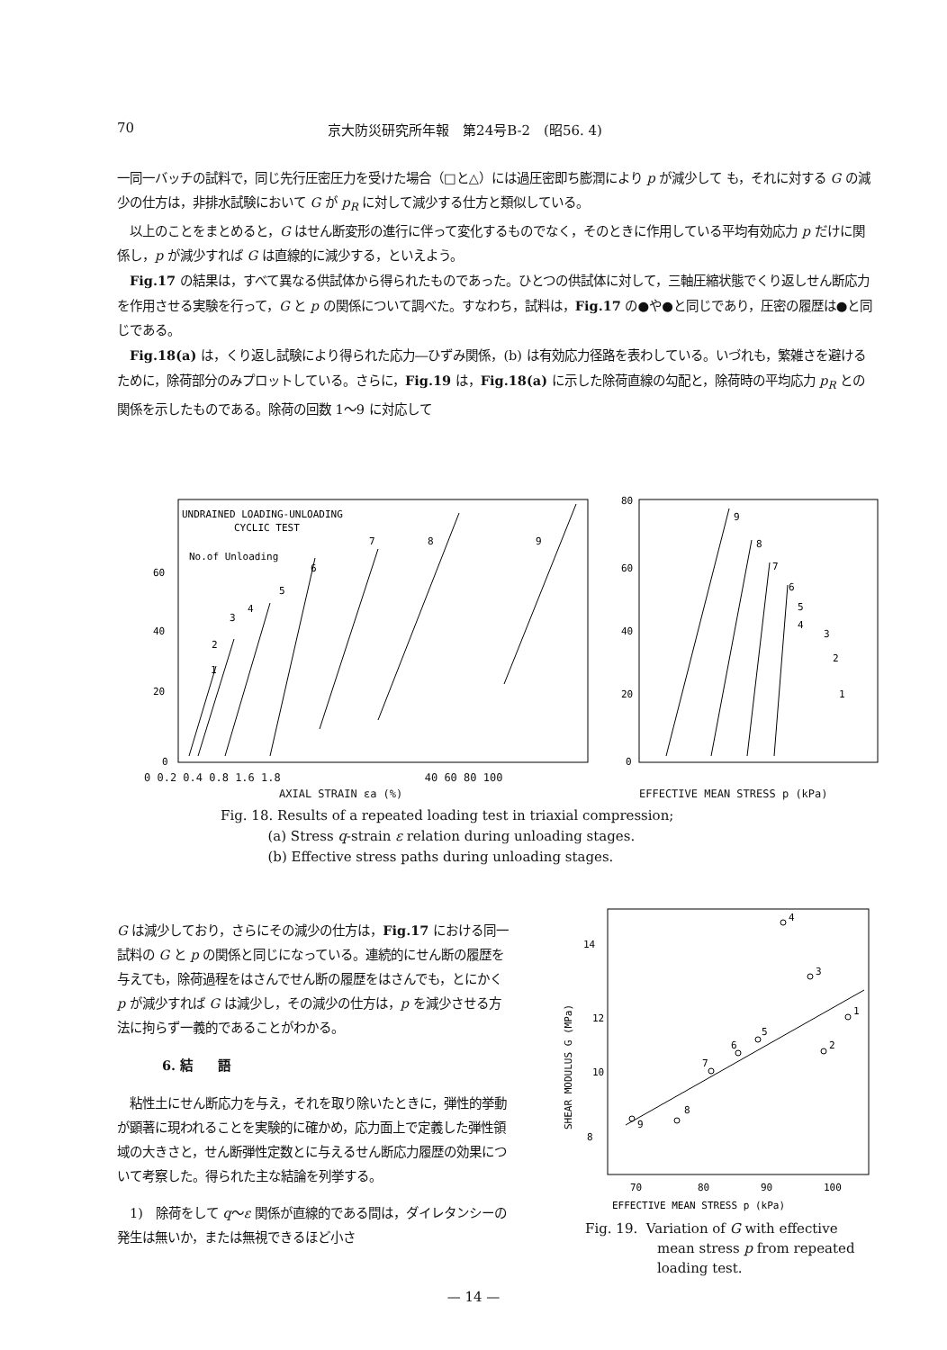70 京大防災研究所年報　第24号B-2　(昭56. 4)
一同一バッチの試料で，同じ先行圧密圧力を受けた場合（□と△）には過圧密即ち膨潤により p が減少して も，それに対する G の減少の仕方は，非排水試験において G が p<sub>R</sub> に対して減少する仕方と類似している。
　以上のことをまとめると，G はせん断変形の進行に伴って変化するものでなく，そのときに作用している平均有効応力 p だけに関係し，p が減少すれば G は直線的に減少する，といえよう。
　Fig.17 の結果は，すべて異なる供試体から得られたものであった。ひとつの供試体に対して，三軸圧縮状態でくり返しせん断応力を作用させる実験を行って，G と p の関係について調べた。すなわち，試料は，Fig.17 の●や●と同じであり，圧密の履歴は●と同じである。
　Fig.18(a) は，くり返し試験により得られた応力―ひずみ関係，(b) は有効応力径路を表わしている。いづれも，繁雑さを避けるために，除荷部分のみプロットしている。さらに，Fig.19 は，Fig.18(a) に示した除荷直線の勾配と，除荷時の平均応力 p<sub>R</sub> との関係を示したものである。除荷の回数 1～9 に対応して
UNDRAINED LOADING-UNLOADING
CYCLIC TEST
No.of Unloading
60
40
20
0
1
2
3
4
5
6
7
8
9
80
60
40
20
0
9
8
7
6
5
4
3
2
1
0 0.2 0.4 0.8 1.6 1.8 40 60 80 100
AXIAL STRAIN εa (%) EFFECTIVE MEAN STRESS p (kPa)
Fig. 18. Results of a repeated loading test in triaxial compression;
(a) Stress q-strain ε relation during unloading stages.
(b) Effective stress paths during unloading stages.
G は減少しており，さらにその減少の仕方は，Fig.17 における同一試料の G と p の関係と同じになっている。連続的にせん断の履歴を与えても，除荷過程をはさんでせん断の履歴をはさんでも，とにかく p が減少すれば G は減少し，その減少の仕方は，p を減少させる方法に拘らず一義的であることがわかる。
6. 結　　語
　粘性土にせん断応力を与え，それを取り除いたときに，弾性的挙動が顕著に現われることを実験的に確かめ，応力面上で定義した弾性領域の大きさと，せん断弾性定数とに与えるせん断応力履歴の効果について考察した。得られた主な結論を列挙する。
　1)　除荷をして q～ε 関係が直線的である間は，ダイレタンシーの発生は無いか，または無視できるほど小さ
14
12
10
8
SHEAR MODULUS G (MPa)
4
3
1
2
5
6
7
8
9
70
80
90
100
EFFECTIVE MEAN STRESS p (kPa)
Fig. 19. Variation of G with effective
mean stress p from repeated
loading test.
— 14 —